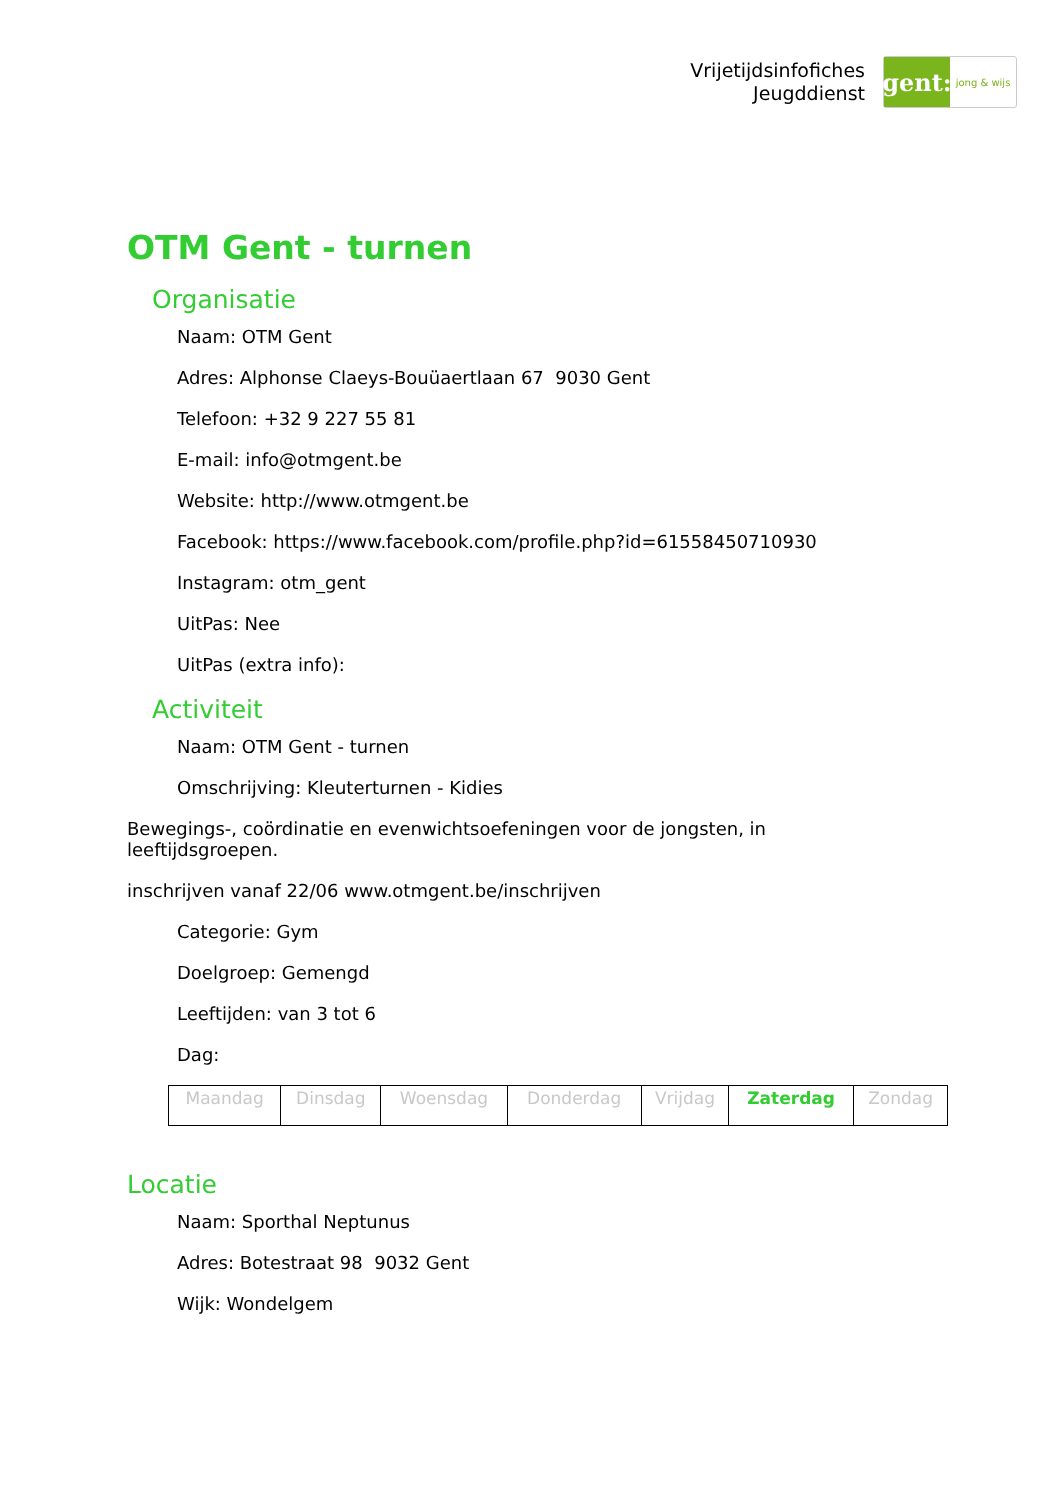Vrijetijdsinfofiches
Jeugddienst
gent:
jong & wijs
OTM Gent - turnen
Organisatie
Naam: OTM Gent
Adres: Alphonse Claeys-Bouüaertlaan 67 9030 Gent
Telefoon: +32 9 227 55 81
E-mail: info@otmgent.be
Website: http://www.otmgent.be
Facebook: https://www.facebook.com/profile.php?id=61558450710930
Instagram: otm_gent
UitPas: Nee
UitPas (extra info):
Activiteit
Naam: OTM Gent - turnen
Omschrijving: Kleuterturnen - Kidies
Bewegings-, coördinatie en evenwichtsoefeningen voor de jongsten, in leeftijdsgroepen.
inschrijven vanaf 22/06 www.otmgent.be/inschrijven
Categorie: Gym
Doelgroep: Gemengd
Leeftijden: van 3 tot 6
Dag:
| Maandag | Dinsdag | Woensdag | Donderdag | Vrijdag | Zaterdag | Zondag |
Locatie
Naam: Sporthal Neptunus
Adres: Botestraat 98 9032 Gent
Wijk: Wondelgem